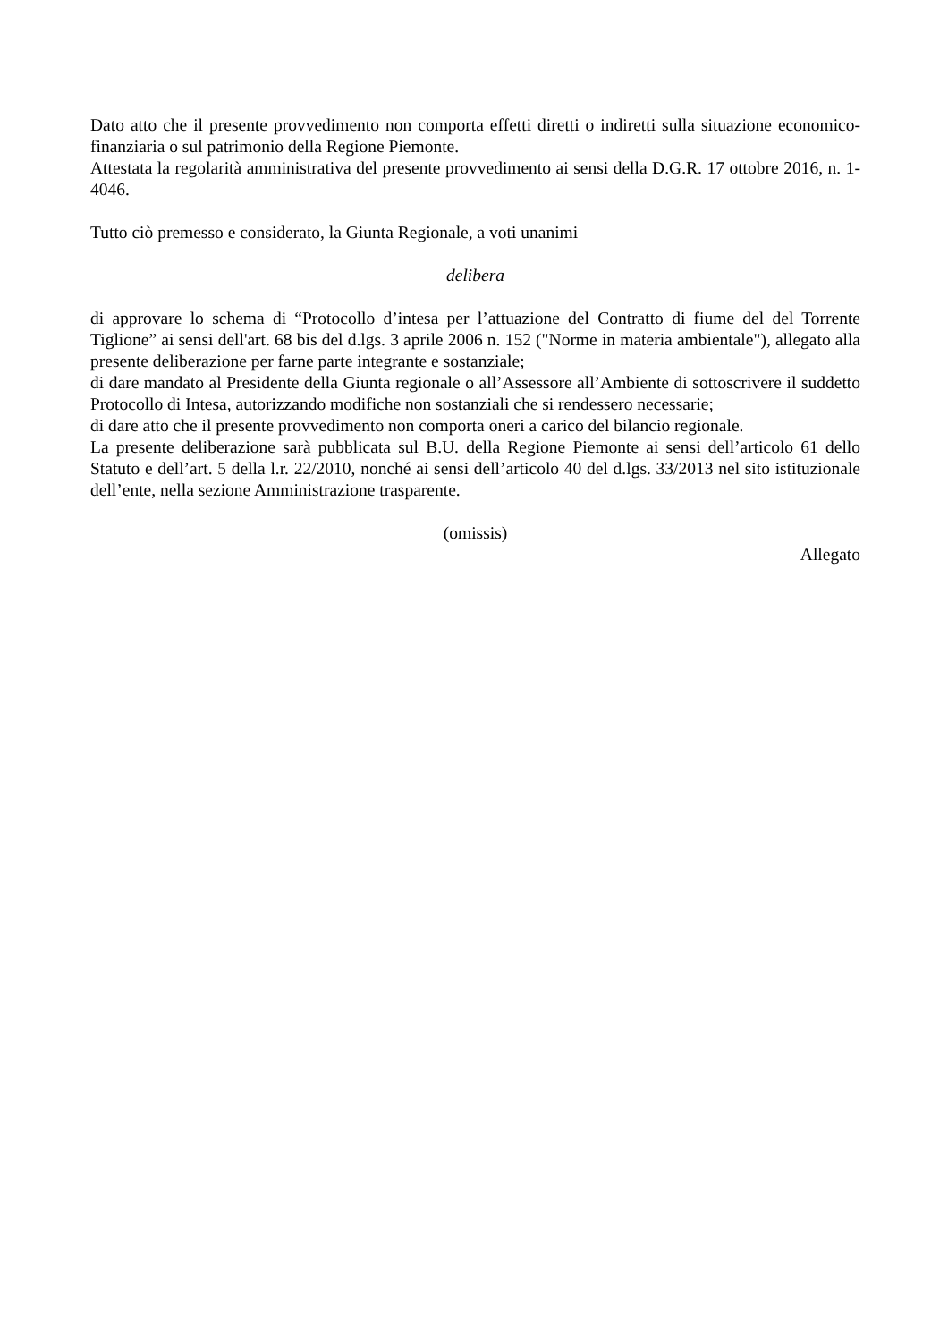Dato atto che il presente provvedimento non comporta effetti diretti o indiretti sulla situazione economico-finanziaria o sul patrimonio della Regione Piemonte.
Attestata la regolarità amministrativa del presente provvedimento ai sensi della D.G.R. 17 ottobre 2016, n. 1-4046.
Tutto ciò premesso e considerato, la Giunta Regionale, a voti unanimi
delibera
di approvare lo schema di “Protocollo d’intesa per l’attuazione del Contratto di fiume del del Torrente Tiglione” ai sensi dell'art. 68 bis del d.lgs. 3 aprile 2006 n. 152 ("Norme in materia ambientale"), allegato alla presente deliberazione per farne parte integrante e sostanziale;
di dare mandato al Presidente della Giunta regionale o all’Assessore all’Ambiente di sottoscrivere il suddetto Protocollo di Intesa, autorizzando modifiche non sostanziali che si rendessero necessarie;
di dare atto che il presente provvedimento non comporta oneri a carico del bilancio regionale.
La presente deliberazione sarà pubblicata sul B.U. della Regione Piemonte ai sensi dell’articolo 61 dello Statuto e dell’art. 5 della l.r. 22/2010, nonché ai sensi dell’articolo 40 del d.lgs. 33/2013 nel sito istituzionale dell’ente, nella sezione Amministrazione trasparente.
(omissis)
Allegato